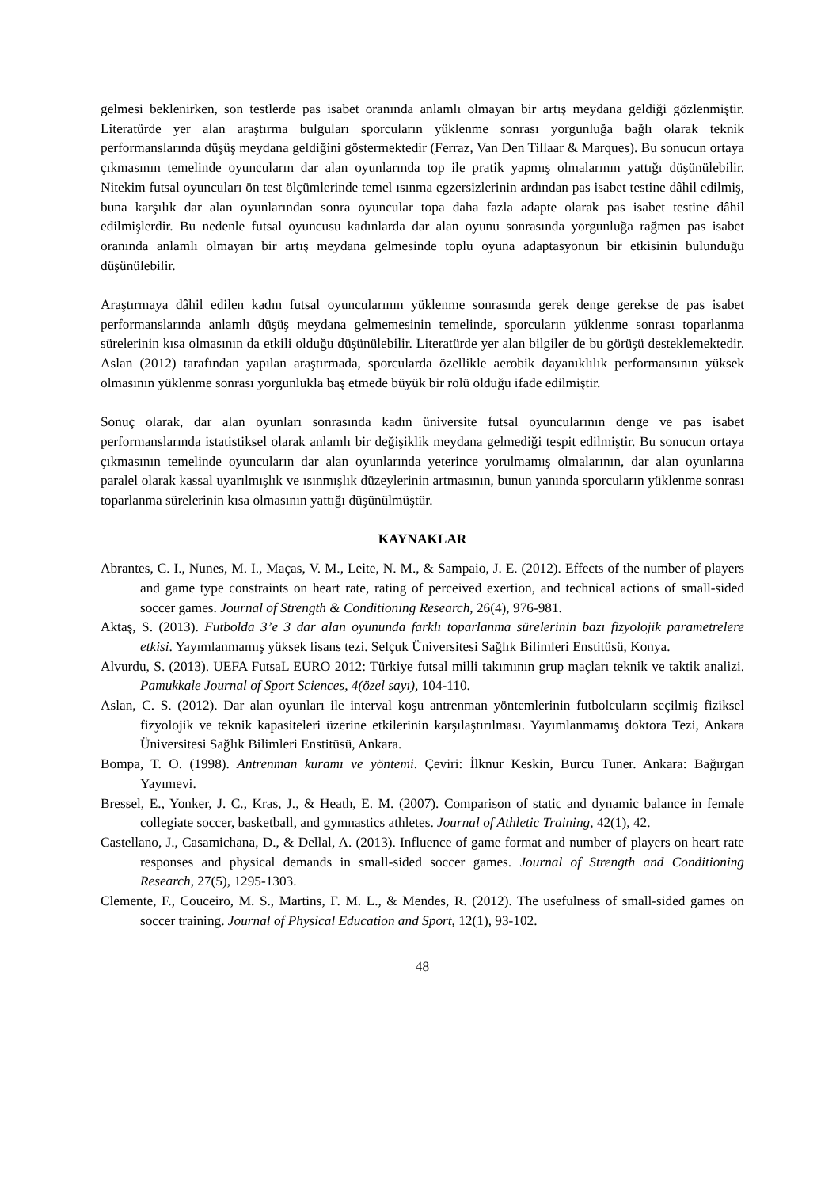gelmesi beklenirken, son testlerde pas isabet oranında anlamlı olmayan bir artış meydana geldiği gözlenmiştir. Literatürde yer alan araştırma bulguları sporcuların yüklenme sonrası yorgunluğa bağlı olarak teknik performanslarında düşüş meydana geldiğini göstermektedir (Ferraz, Van Den Tillaar & Marques). Bu sonucun ortaya çıkmasının temelinde oyuncuların dar alan oyunlarında top ile pratik yapmış olmalarının yattığı düşünülebilir. Nitekim futsal oyuncuları ön test ölçümlerinde temel ısınma egzersizlerinin ardından pas isabet testine dâhil edilmiş, buna karşılık dar alan oyunlarından sonra oyuncular topa daha fazla adapte olarak pas isabet testine dâhil edilmişlerdir. Bu nedenle futsal oyuncusu kadınlarda dar alan oyunu sonrasında yorgunluğa rağmen pas isabet oranında anlamlı olmayan bir artış meydana gelmesinde toplu oyuna adaptasyonun bir etkisinin bulunduğu düşünülebilir.
Araştırmaya dâhil edilen kadın futsal oyuncularının yüklenme sonrasında gerek denge gerekse de pas isabet performanslarında anlamlı düşüş meydana gelmemesinin temelinde, sporcuların yüklenme sonrası toparlanma sürelerinin kısa olmasının da etkili olduğu düşünülebilir. Literatürde yer alan bilgiler de bu görüşü desteklemektedir. Aslan (2012) tarafından yapılan araştırmada, sporcularda özellikle aerobik dayanıklılık performansının yüksek olmasının yüklenme sonrası yorgunlukla baş etmede büyük bir rolü olduğu ifade edilmiştir.
Sonuç olarak, dar alan oyunları sonrasında kadın üniversite futsal oyuncularının denge ve pas isabet performanslarında istatistiksel olarak anlamlı bir değişiklik meydana gelmediği tespit edilmiştir. Bu sonucun ortaya çıkmasının temelinde oyuncuların dar alan oyunlarında yeterince yorulmamış olmalarının, dar alan oyunlarına paralel olarak kassal uyarılmışlık ve ısınmışlık düzeylerinin artmasının, bunun yanında sporcuların yüklenme sonrası toparlanma sürelerinin kısa olmasının yattığı düşünülmüştür.
KAYNAKLAR
Abrantes, C. I., Nunes, M. I., Maças, V. M., Leite, N. M., & Sampaio, J. E. (2012). Effects of the number of players and game type constraints on heart rate, rating of perceived exertion, and technical actions of small-sided soccer games. Journal of Strength & Conditioning Research, 26(4), 976-981.
Aktaş, S. (2013). Futbolda 3’e 3 dar alan oyununda farklı toparlanma sürelerinin bazı fizyolojik parametrelere etkisi. Yayımlanmamış yüksek lisans tezi. Selçuk Üniversitesi Sağlık Bilimleri Enstitüsü, Konya.
Alvurdu, S. (2013). UEFA FutsaL EURO 2012: Türkiye futsal milli takımının grup maçları teknik ve taktik analizi. Pamukkale Journal of Sport Sciences, 4(özel sayı), 104-110.
Aslan, C. S. (2012). Dar alan oyunları ile interval koşu antrenman yöntemlerinin futbolcuların seçilmiş fiziksel fizyolojik ve teknik kapasiteleri üzerine etkilerinin karşılaştırılması. Yayımlanmamış doktora Tezi, Ankara Üniversitesi Sağlık Bilimleri Enstitüsü, Ankara.
Bompa, T. O. (1998). Antrenman kuramı ve yöntemi. Çeviri: İlknur Keskin, Burcu Tuner. Ankara: Bağırgan Yayımevi.
Bressel, E., Yonker, J. C., Kras, J., & Heath, E. M. (2007). Comparison of static and dynamic balance in female collegiate soccer, basketball, and gymnastics athletes. Journal of Athletic Training, 42(1), 42.
Castellano, J., Casamichana, D., & Dellal, A. (2013). Influence of game format and number of players on heart rate responses and physical demands in small-sided soccer games. Journal of Strength and Conditioning Research, 27(5), 1295-1303.
Clemente, F., Couceiro, M. S., Martins, F. M. L., & Mendes, R. (2012). The usefulness of small-sided games on soccer training. Journal of Physical Education and Sport, 12(1), 93-102.
48